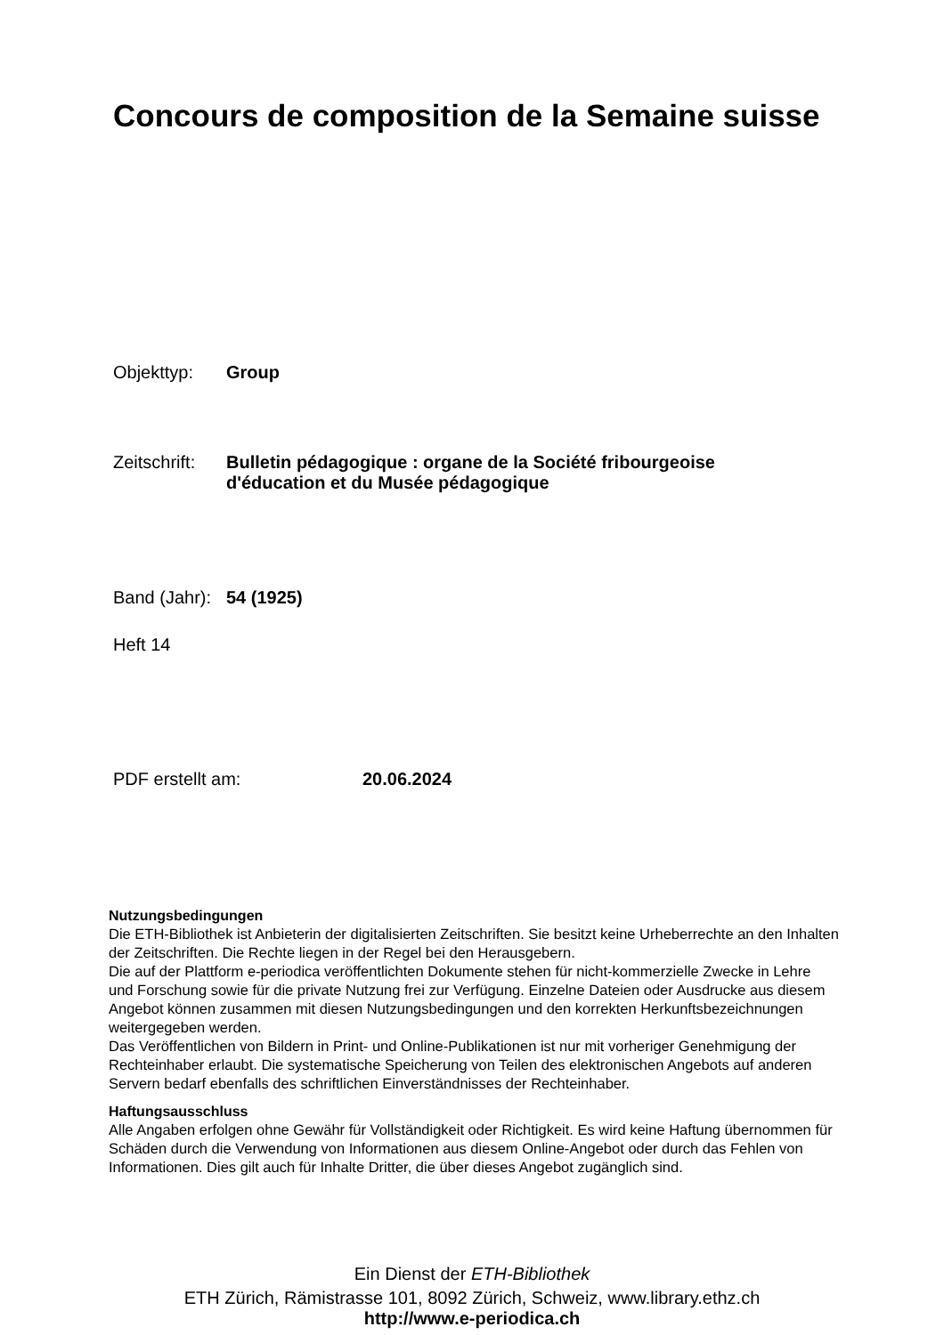Concours de composition de la Semaine suisse
Objekttyp: Group
Zeitschrift:
Bulletin pédagogique : organe de la Société fribourgeoise
d'éducation et du Musée pédagogique
Band (Jahr):
54 (1925)
Heft 14
PDF erstellt am: 20.06.2024
Nutzungsbedingungen
Die ETH-Bibliothek ist Anbieterin der digitalisierten Zeitschriften. Sie besitzt keine Urheberrechte an den Inhalten der Zeitschriften. Die Rechte liegen in der Regel bei den Herausgebern.
Die auf der Plattform e-periodica veröffentlichten Dokumente stehen für nicht-kommerzielle Zwecke in Lehre und Forschung sowie für die private Nutzung frei zur Verfügung. Einzelne Dateien oder Ausdrucke aus diesem Angebot können zusammen mit diesen Nutzungsbedingungen und den korrekten Herkunftsbezeichnungen weitergegeben werden.
Das Veröffentlichen von Bildern in Print- und Online-Publikationen ist nur mit vorheriger Genehmigung der Rechteinhaber erlaubt. Die systematische Speicherung von Teilen des elektronischen Angebots auf anderen Servern bedarf ebenfalls des schriftlichen Einverständnisses der Rechteinhaber.
Haftungsausschluss
Alle Angaben erfolgen ohne Gewähr für Vollständigkeit oder Richtigkeit. Es wird keine Haftung übernommen für Schäden durch die Verwendung von Informationen aus diesem Online-Angebot oder durch das Fehlen von Informationen. Dies gilt auch für Inhalte Dritter, die über dieses Angebot zugänglich sind.
Ein Dienst der ETH-Bibliothek
ETH Zürich, Rämistrasse 101, 8092 Zürich, Schweiz, www.library.ethz.ch
http://www.e-periodica.ch